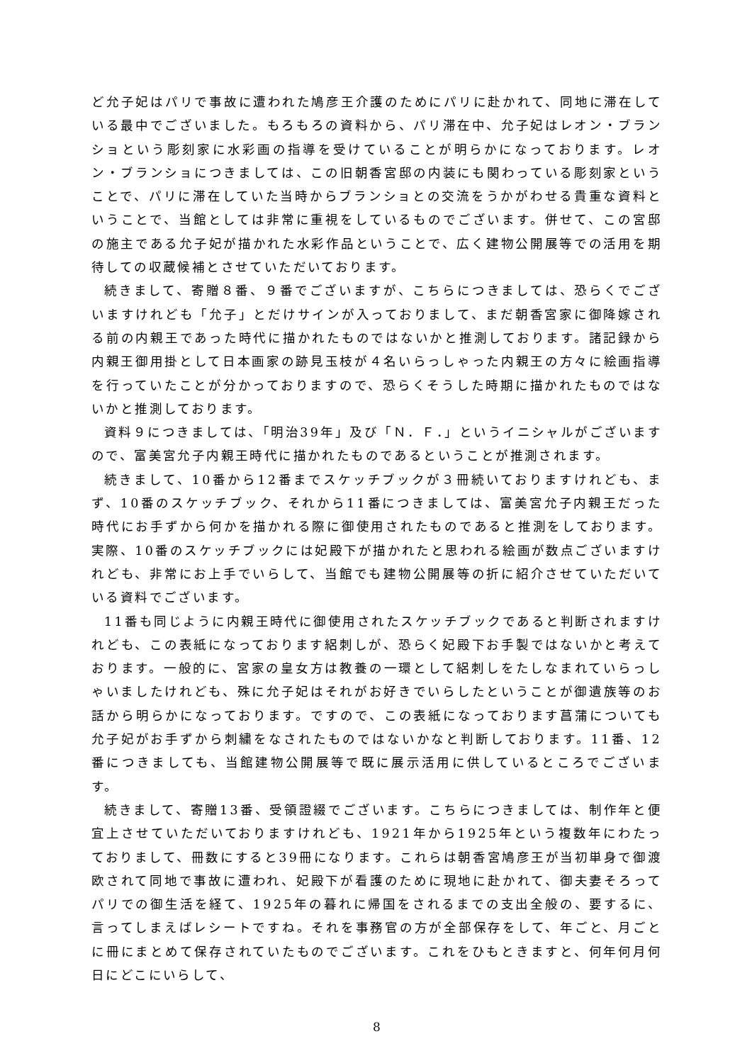ど允子妃はパリで事故に遭われた鳩彦王介護のためにパリに赴かれて、同地に滞在している最中でございました。もろもろの資料から、パリ滞在中、允子妃はレオン・ブランショという彫刻家に水彩画の指導を受けていることが明らかになっております。レオン・ブランショにつきましては、この旧朝香宮邸の内装にも関わっている彫刻家ということで、パリに滞在していた当時からブランショとの交流をうかがわせる貴重な資料ということで、当館としては非常に重視をしているものでございます。併せて、この宮邸の施主である允子妃が描かれた水彩作品ということで、広く建物公開展等での活用を期待しての収蔵候補とさせていただいております。
続きまして、寄贈８番、９番でございますが、こちらにつきましては、恐らくでございますけれども「允子」とだけサインが入っておりまして、まだ朝香宮家に御降嫁される前の内親王であった時代に描かれたものではないかと推測しております。諸記録から内親王御用掛として日本画家の跡見玉枝が４名いらっしゃった内親王の方々に絵画指導を行っていたことが分かっておりますので、恐らくそうした時期に描かれたものではないかと推測しております。
資料９につきましては、「明治39年」及び「Ｎ．Ｆ．」というイニシャルがございますので、富美宮允子内親王時代に描かれたものであるということが推測されます。
続きまして、10番から12番までスケッチブックが３冊続いておりますけれども、まず、10番のスケッチブック、それから11番につきましては、富美宮允子内親王だった時代にお手ずから何かを描かれる際に御使用されたものであると推測をしております。実際、10番のスケッチブックには妃殿下が描かれたと思われる絵画が数点ございますけれども、非常にお上手でいらして、当館でも建物公開展等の折に紹介させていただいている資料でございます。
11番も同じように内親王時代に御使用されたスケッチブックであると判断されますけれども、この表紙になっております絽刺しが、恐らく妃殿下お手製ではないかと考えております。一般的に、宮家の皇女方は教養の一環として絽刺しをたしなまれていらっしゃいましたけれども、殊に允子妃はそれがお好きでいらしたということが御遺族等のお話から明らかになっております。ですので、この表紙になっております菖蒲についても允子妃がお手ずから刺繍をなされたものではないかなと判断しております。11番、12番につきましても、当館建物公開展等で既に展示活用に供しているところでございます。
続きまして、寄贈13番、受領證綴でございます。こちらにつきましては、制作年と便宜上させていただいておりますけれども、1921年から1925年という複数年にわたっておりまして、冊数にすると39冊になります。これらは朝香宮鳩彦王が当初単身で御渡欧されて同地で事故に遭われ、妃殿下が看護のために現地に赴かれて、御夫妻そろってパリでの御生活を経て、1925年の暮れに帰国をされるまでの支出全般の、要するに、言ってしまえばレシートですね。それを事務官の方が全部保存をして、年ごと、月ごとに冊にまとめて保存されていたものでございます。これをひもときますと、何年何月何日にどこにいらして、
8